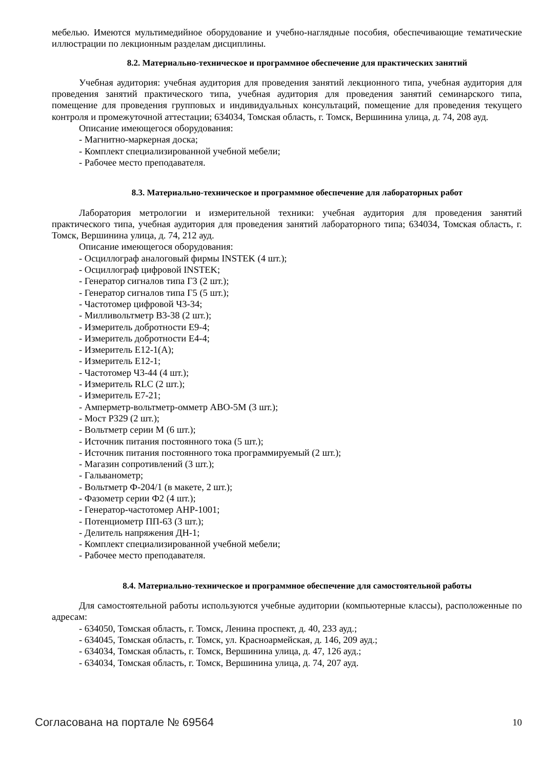мебелью. Имеются мультимедийное оборудование и учебно-наглядные пособия, обеспечивающие тематические иллюстрации по лекционным разделам дисциплины.
8.2. Материально-техническое и программное обеспечение для практических занятий
Учебная аудитория: учебная аудитория для проведения занятий лекционного типа, учебная аудитория для проведения занятий практического типа, учебная аудитория для проведения занятий семинарского типа, помещение для проведения групповых и индивидуальных консультаций, помещение для проведения текущего контроля и промежуточной аттестации; 634034, Томская область, г. Томск, Вершинина улица, д. 74, 208 ауд.
Описание имеющегося оборудования:
- Магнитно-маркерная доска;
- Комплект специализированной учебной мебели;
- Рабочее место преподавателя.
8.3. Материально-техническое и программное обеспечение для лабораторных работ
Лаборатория метрологии и измерительной техники: учебная аудитория для проведения занятий практического типа, учебная аудитория для проведения занятий лабораторного типа; 634034, Томская область, г. Томск, Вершинина улица, д. 74, 212 ауд.
Описание имеющегося оборудования:
- Осциллограф аналоговый фирмы INSTEK (4 шт.);
- Осциллограф цифровой INSTEK;
- Генератор сигналов типа Г3 (2 шт.);
- Генератор сигналов типа Г5 (5 шт.);
- Частотомер цифровой Ч3-34;
- Милливольтметр В3-38 (2 шт.);
- Измеритель добротности Е9-4;
- Измеритель добротности Е4-4;
- Измеритель Е12-1(А);
- Измеритель Е12-1;
- Частотомер Ч3-44 (4 шт.);
- Измеритель RLC (2 шт.);
- Измеритель Е7-21;
- Амперметр-вольтметр-омметр АВО-5М (3 шт.);
- Мост Р329 (2 шт.);
- Вольтметр серии М (6 шт.);
- Источник питания постоянного тока (5 шт.);
- Источник питания постоянного тока программируемый (2 шт.);
- Магазин сопротивлений (3 шт.);
- Гальванометр;
- Вольтметр Ф-204/1 (в макете, 2 шт.);
- Фазометр серии Ф2 (4 шт.);
- Генератор-частотомер AHP-1001;
- Потенциометр ПП-63 (3 шт.);
- Делитель напряжения ДН-1;
- Комплект специализированной учебной мебели;
- Рабочее место преподавателя.
8.4. Материально-техническое и программное обеспечение для самостоятельной работы
Для самостоятельной работы используются учебные аудитории (компьютерные классы), расположенные по адресам:
- 634050, Томская область, г. Томск, Ленина проспект, д. 40, 233 ауд.;
- 634045, Томская область, г. Томск, ул. Красноармейская, д. 146, 209 ауд.;
- 634034, Томская область, г. Томск, Вершинина улица, д. 47, 126 ауд.;
- 634034, Томская область, г. Томск, Вершинина улица, д. 74, 207 ауд.
Согласована на портале № 69564 10